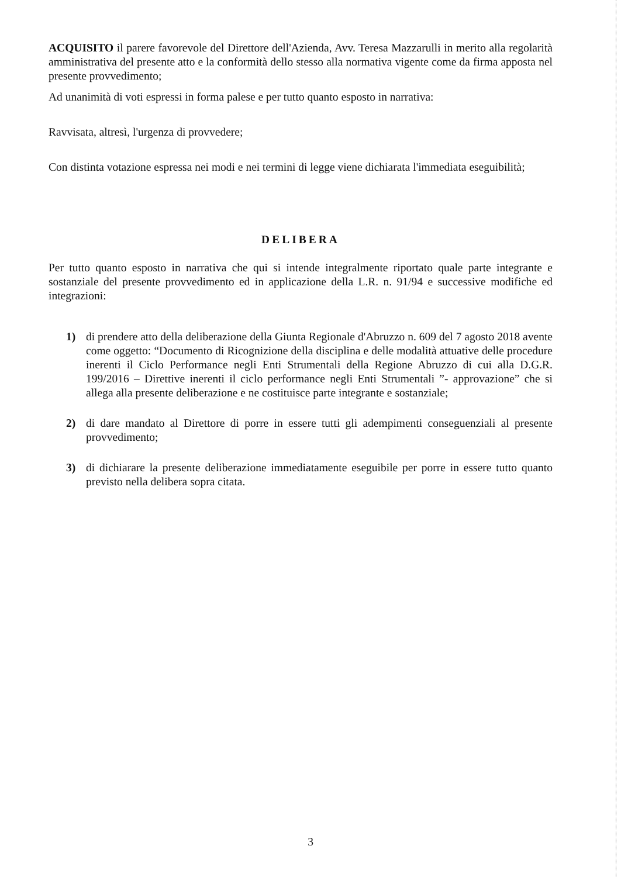ACQUISITO il parere favorevole del Direttore dell'Azienda, Avv. Teresa Mazzarulli in merito alla regolarità amministrativa del presente atto e la conformità dello stesso alla normativa vigente come da firma apposta nel presente provvedimento;
Ad unanimità di voti espressi in forma palese e per tutto quanto esposto in narrativa:
Ravvisata, altresì, l'urgenza di provvedere;
Con distinta votazione espressa nei modi e nei termini di legge viene dichiarata l'immediata eseguibilità;
DELIBERA
Per tutto quanto esposto in narrativa che qui si intende integralmente riportato quale parte integrante e sostanziale del presente provvedimento ed in applicazione della L.R. n. 91/94 e successive modifiche ed integrazioni:
1) di prendere atto della deliberazione della Giunta Regionale d'Abruzzo n. 609 del 7 agosto 2018 avente come oggetto: “Documento di Ricognizione della disciplina e delle modalità attuative delle procedure inerenti il Ciclo Performance negli Enti Strumentali della Regione Abruzzo di cui alla D.G.R. 199/2016 – Direttive inerenti il ciclo performance negli Enti Strumentali ”- approvazione” che si allega alla presente deliberazione e ne costituisce parte integrante e sostanziale;
2) di dare mandato al Direttore di porre in essere tutti gli adempimenti conseguenziali al presente provvedimento;
3) di dichiarare la presente deliberazione immediatamente eseguibile per porre in essere tutto quanto previsto nella delibera sopra citata.
3